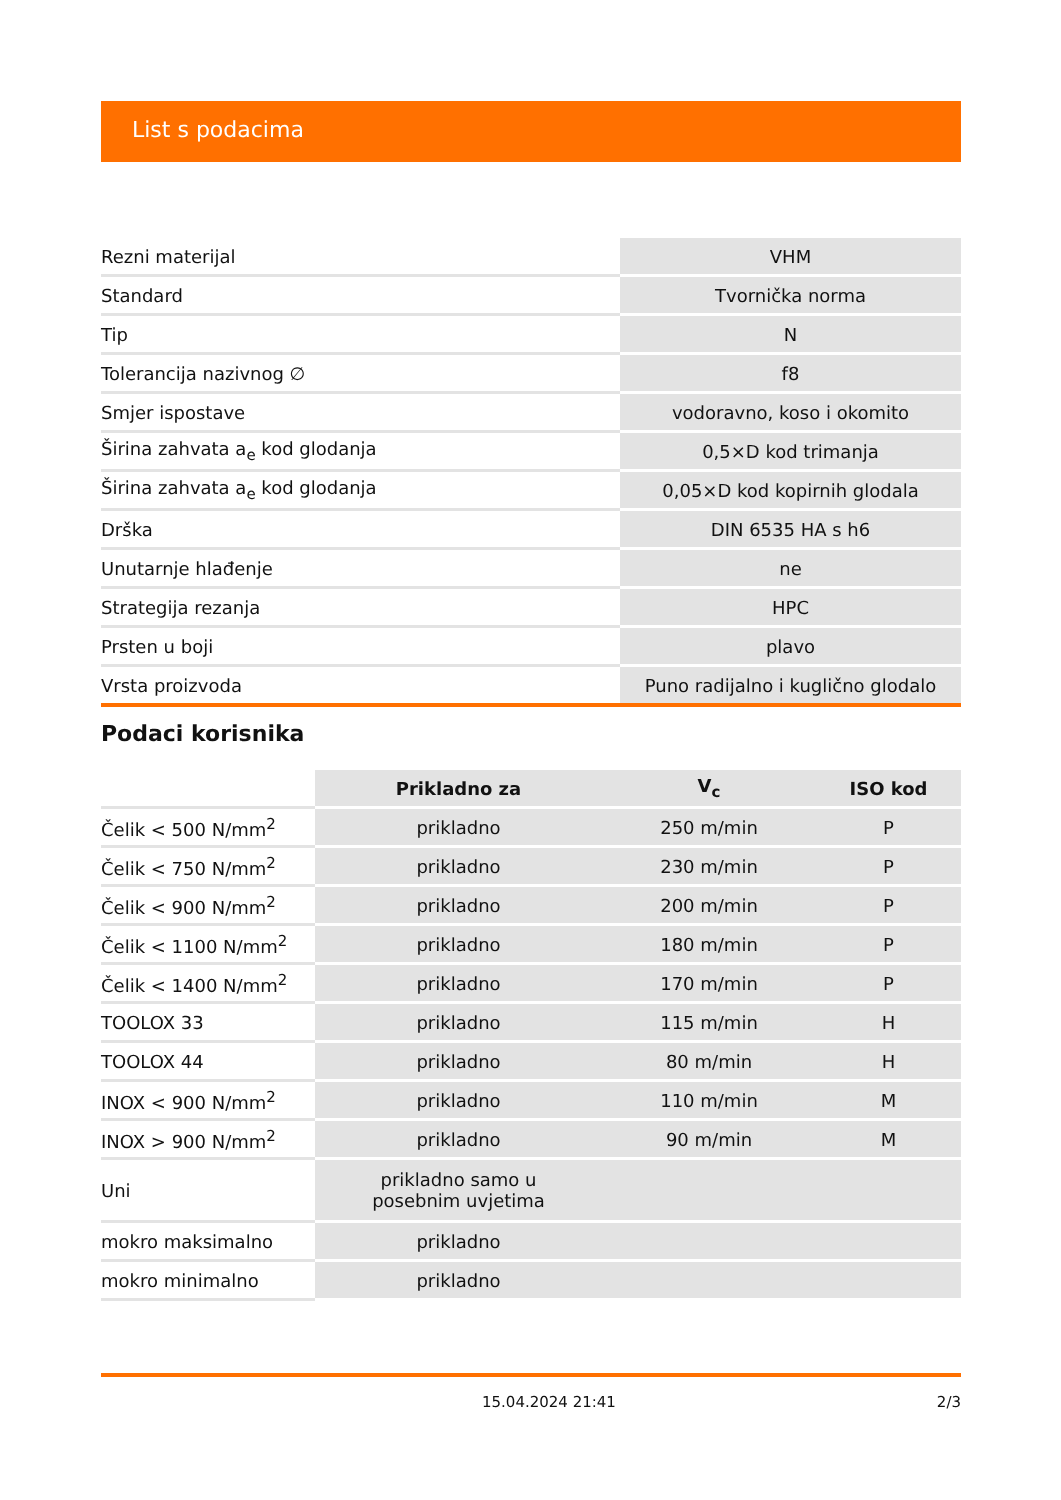List s podacima
| Rezni materijal | VHM |
| Standard | Tvornička norma |
| Tip | N |
| Tolerancija nazivnog ∅ | f8 |
| Smjer ispostave | vodoravno, koso i okomito |
| Širina zahvata a<sub>e</sub> kod glodanja | 0,5×D kod trimanja |
| Širina zahvata a<sub>e</sub> kod glodanja | 0,05×D kod kopirnih glodala |
| Drška | DIN 6535 HA s h6 |
| Unutarnje hlađenje | ne |
| Strategija rezanja | HPC |
| Prsten u boji | plavo |
| Vrsta proizvoda | Puno radijalno i kuglično glodalo |
Podaci korisnika
| | Prikladno za | V<sub>c</sub> | ISO kod |
| --- | --- | --- | --- |
| Čelik < 500 N/mm<sup>2</sup> | prikladno | 250 m/min | P |
| Čelik < 750 N/mm<sup>2</sup> | prikladno | 230 m/min | P |
| Čelik < 900 N/mm<sup>2</sup> | prikladno | 200 m/min | P |
| Čelik < 1100 N/mm<sup>2</sup> | prikladno | 180 m/min | P |
| Čelik < 1400 N/mm<sup>2</sup> | prikladno | 170 m/min | P |
| TOOLOX 33 | prikladno | 115 m/min | H |
| TOOLOX 44 | prikladno | 80 m/min | H |
| INOX < 900 N/mm<sup>2</sup> | prikladno | 110 m/min | M |
| INOX > 900 N/mm<sup>2</sup> | prikladno | 90 m/min | M |
| Uni | prikladno samo u posebnim uvjetima | | |
| mokro maksimalno | prikladno | | |
| mokro minimalno | prikladno | | |
15.04.2024 21:41 2/3